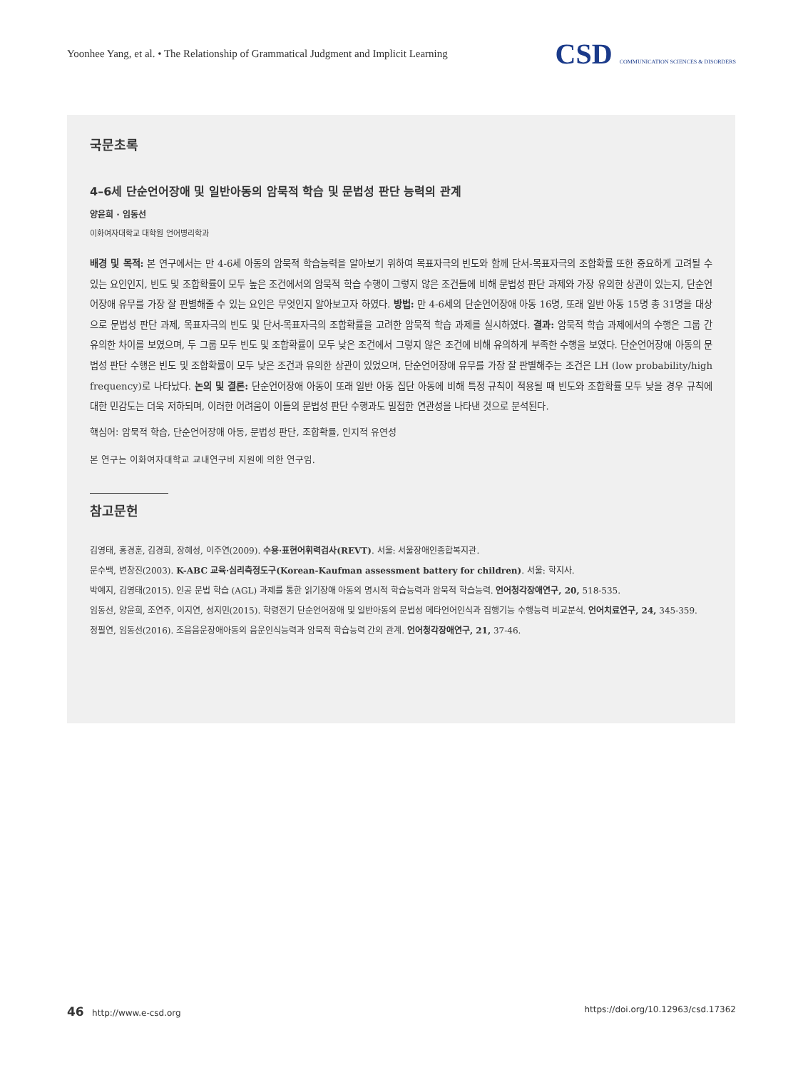Yoonhee Yang, et al. • The Relationship of Grammatical Judgment and Implicit Learning CSD COMMUNICATION SCIENCES & DISORDERS
국문초록
4–6세 단순언어장애 및 일반아동의 암묵적 학습 및 문법성 판단 능력의 관계
양윤희 · 임동선
이화여자대학교 대학원 언어병리학과
배경 및 목적: 본 연구에서는 만 4-6세 아동의 암묵적 학습능력을 알아보기 위하여 목표자극의 빈도와 함께 단서-목표자극의 조합확률 또한 중요하게 고려될 수 있는 요인인지, 빈도 및 조합확률이 모두 높은 조건에서의 암묵적 학습 수행이 그렇지 않은 조건들에 비해 문법성 판단 과제와 가장 유의한 상관이 있는지, 단순언어장애 유무를 가장 잘 판별해줄 수 있는 요인은 무엇인지 알아보고자 하였다. 방법: 만 4-6세의 단순언어장애 아동 16명, 또래 일반 아동 15명 총 31명을 대상으로 문법성 판단 과제, 목표자극의 빈도 및 단서-목표자극의 조합확률을 고려한 암묵적 학습 과제를 실시하였다. 결과: 암묵적 학습 과제에서의 수행은 그룹 간 유의한 차이를 보였으며, 두 그룹 모두 빈도 및 조합확률이 모두 낮은 조건에서 그렇지 않은 조건에 비해 유의하게 부족한 수행을 보였다. 단순언어장애 아동의 문법성 판단 수행은 빈도 및 조합확률이 모두 낮은 조건과 유의한 상관이 있었으며, 단순언어장애 유무를 가장 잘 판별해주는 조건은 LH (low probability/high frequency)로 나타났다. 논의 및 결론: 단순언어장애 아동이 또래 일반 아동 집단 아동에 비해 특정 규칙이 적용될 때 빈도와 조합확률 모두 낮을 경우 규칙에 대한 민감도는 더욱 저하되며, 이러한 어려움이 이들의 문법성 판단 수행과도 밀접한 연관성을 나타낸 것으로 분석된다.
핵심어: 암묵적 학습, 단순언어장애 아동, 문법성 판단, 조합확률, 인지적 유연성
본 연구는 이화여자대학교 교내연구비 지원에 의한 연구임.
참고문헌
김영태, 홍경훈, 김경희, 장혜성, 이주연(2009). 수용·표현어휘력검사(REVT). 서울: 서울장애인종합복지관.
문수백, 변창진(2003). K-ABC 교육·심리측정도구(Korean-Kaufman assessment battery for children). 서울: 학지사.
박예지, 김영태(2015). 인공 문법 학습 (AGL) 과제를 통한 읽기장애 아동의 명시적 학습능력과 암묵적 학습능력. 언어청각장애연구, 20, 518-535.
임동선, 양윤희, 조연주, 이지연, 성지민(2015). 학령전기 단순언어장애 및 일반아동의 문법성 메타언어인식과 집행기능 수행능력 비교분석. 언어치료연구, 24, 345-359.
정필연, 임동선(2016). 조음음운장애아동의 음운인식능력과 암묵적 학습능력 간의 관계. 언어청각장애연구, 21, 37-46.
46 http://www.e-csd.org https://doi.org/10.12963/csd.17362